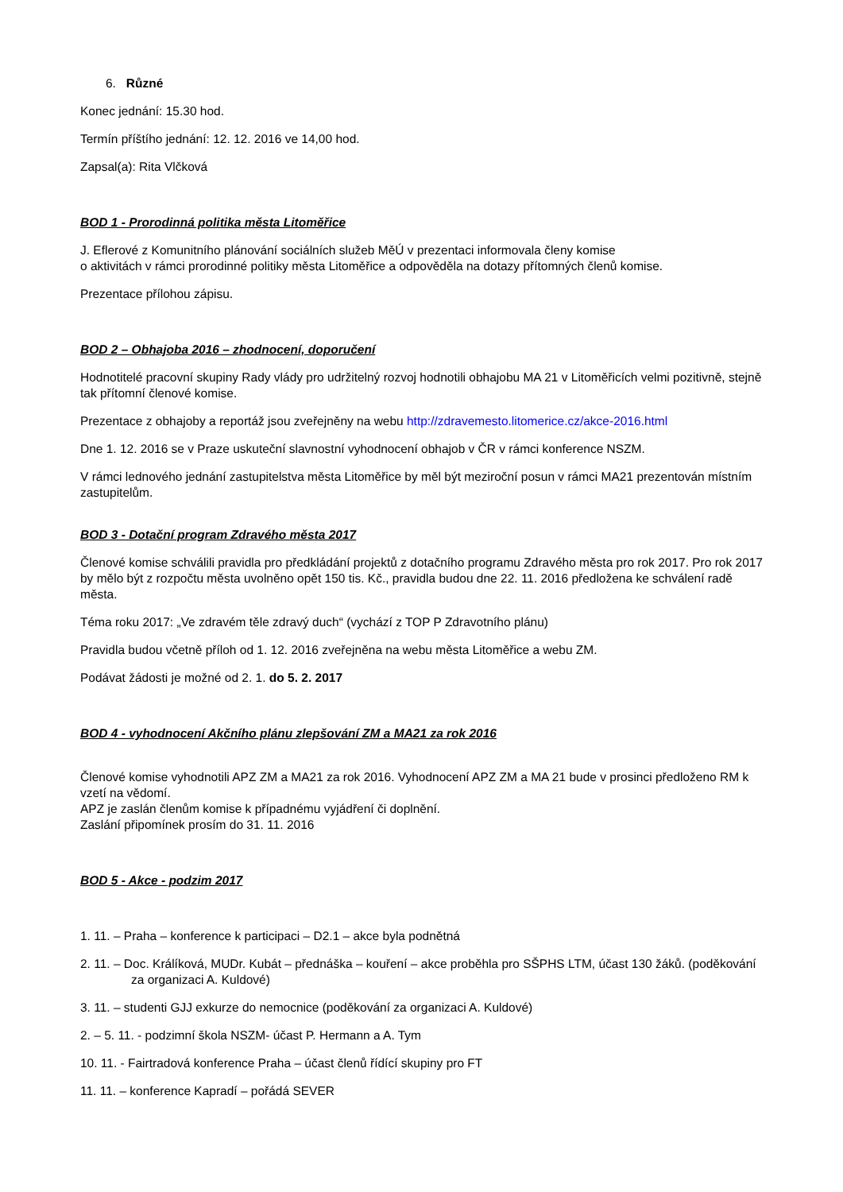6. Různé
Konec jednání: 15.30 hod.
Termín příštího jednání: 12. 12. 2016 ve 14,00 hod.
Zapsal(a): Rita Vlčková
BOD 1 - Prorodinná politika města Litoměřice
J. Eflerové z Komunitního plánování sociálních služeb MěÚ v prezentaci informovala členy komise
o aktivitách v rámci prorodinné politiky města Litoměřice a odpověděla na dotazy přítomných členů komise.
Prezentace přílohou zápisu.
BOD 2 – Obhajoba 2016 – zhodnocení, doporučení
Hodnotitelé pracovní skupiny Rady vlády pro udržitelný rozvoj hodnotili obhajobu MA 21 v Litoměřicích velmi pozitivně, stejně tak přítomní členové komise.
Prezentace z obhajoby a reportáž jsou zveřejněny na webu http://zdravemesto.litomerice.cz/akce-2016.html
Dne 1. 12. 2016 se v Praze uskuteční slavnostní vyhodnocení obhajob v ČR v rámci konference NSZM.
V rámci lednového jednání zastupitelstva města Litoměřice by měl být meziroční posun v rámci MA21 prezentován místním zastupitelům.
BOD 3 - Dotační program Zdravého města 2017
Členové komise schválili pravidla pro předkládání projektů z dotačního programu Zdravého města pro rok 2017. Pro rok 2017 by mělo být z rozpočtu města uvolněno opět 150 tis. Kč., pravidla budou dne 22. 11. 2016 předložena ke schválení radě města.
Téma roku 2017: „Ve zdravém těle zdravý duch“ (vychází z TOP P Zdravotního plánu)
Pravidla budou včetně příloh od 1. 12. 2016 zveřejněna na webu města Litoměřice a webu ZM.
Podávat žádosti je možné od 2. 1. do 5. 2. 2017
BOD 4 - vyhodnocení Akčního plánu zlepšování ZM a MA21 za rok 2016
Členové komise vyhodnotili APZ ZM a MA21 za rok 2016. Vyhodnocení APZ ZM a MA 21 bude v prosinci předloženo RM k vzetí na vědomí.
APZ je zaslán členům komise k případnému vyjádření či doplnění.
Zaslání připomínek prosím do 31. 11. 2016
BOD 5 - Akce - podzim 2017
1. 11. – Praha – konference k participaci – D2.1 – akce byla podnětná
2. 11. – Doc. Králíková, MUDr. Kubát – přednáška – kouření – akce proběhla pro SŠPHS LTM, účast 130 žáků. (poděkování za organizaci A. Kuldové)
3. 11. – studenti GJJ exkurze do nemocnice (poděkování za organizaci A. Kuldové)
2. – 5. 11. - podzimní škola NSZM- účast P. Hermann a A. Tym
10. 11. - Fairtradová konference Praha – účast členů řídící skupiny pro FT
11. 11. – konference Kapradí – pořádá SEVER